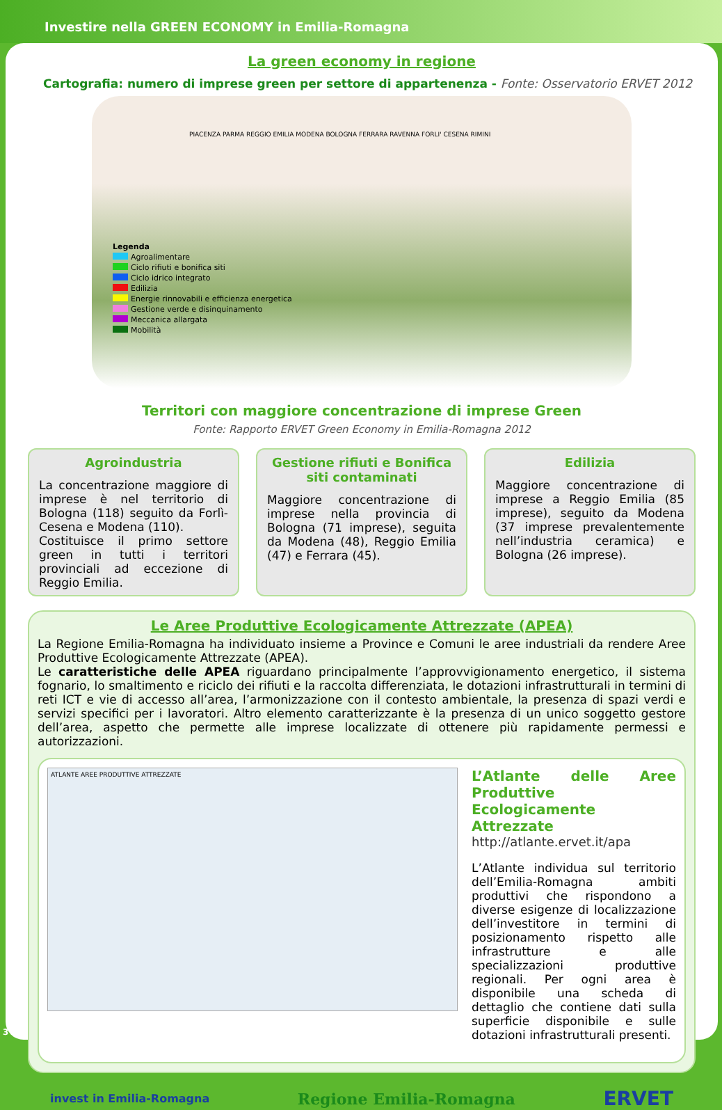Investire nella GREEN ECONOMY in Emilia-Romagna
La green economy in regione
Cartografia: numero di imprese green per settore di appartenenza - Fonte: Osservatorio ERVET 2012
Legenda
Agroalimentare
Ciclo rifiuti e bonifica siti
Ciclo idrico integrato
Edilizia
Energie rinnovabili e efficienza energetica
Gestione verde e disinquinamento
Meccanica allargata
Mobilità
PIACENZA PARMA REGGIO EMILIA MODENA BOLOGNA FERRARA RAVENNA FORLI' CESENA RIMINI
Territori con maggiore concentrazione di imprese Green
Fonte: Rapporto ERVET Green Economy in Emilia-Romagna 2012
Agroindustria
La concentrazione maggiore di imprese è nel territorio di Bologna (118) seguito da Forlì-Cesena e Modena (110).
Costituisce il primo settore green in tutti i territori provinciali ad eccezione di Reggio Emilia.
Gestione rifiuti e Bonifica siti contaminati
Maggiore concentrazione di imprese nella provincia di Bologna (71 imprese), seguita da Modena (48), Reggio Emilia (47) e Ferrara (45).
Edilizia
Maggiore concentrazione di imprese a Reggio Emilia (85 imprese), seguito da Modena (37 imprese prevalentemente nell’industria ceramica) e Bologna (26 imprese).
Le Aree Produttive Ecologicamente Attrezzate (APEA)
La Regione Emilia-Romagna ha individuato insieme a Province e Comuni le aree industriali da rendere Aree Produttive Ecologicamente Attrezzate (APEA).
Le caratteristiche delle APEA riguardano principalmente l’approvvigionamento energetico, il sistema fognario, lo smaltimento e riciclo dei rifiuti e la raccolta differenziata, le dotazioni infrastrutturali in termini di reti ICT e vie di accesso all’area, l’armonizzazione con il contesto ambientale, la presenza di spazi verdi e servizi specifici per i lavoratori. Altro elemento caratterizzante è la presenza di un unico soggetto gestore dell’area, aspetto che permette alle imprese localizzate di ottenere più rapidamente permessi e autorizzazioni.
ATLANTE AREE PRODUTTIVE ATTREZZATE
L’Atlante delle Aree Produttive Ecologicamente Attrezzate
http://atlante.ervet.it/apa
L’Atlante individua sul territorio dell’Emilia-Romagna ambiti produttivi che rispondono a diverse esigenze di localizzazione dell’investitore in termini di posizionamento rispetto alle infrastrutture e alle specializzazioni produttive regionali. Per ogni area è disponibile una scheda di dettaglio che contiene dati sulla superficie disponibile e sulle dotazioni infrastrutturali presenti.
invest in Emilia-Romagna Regione Emilia-Romagna ERVET
3